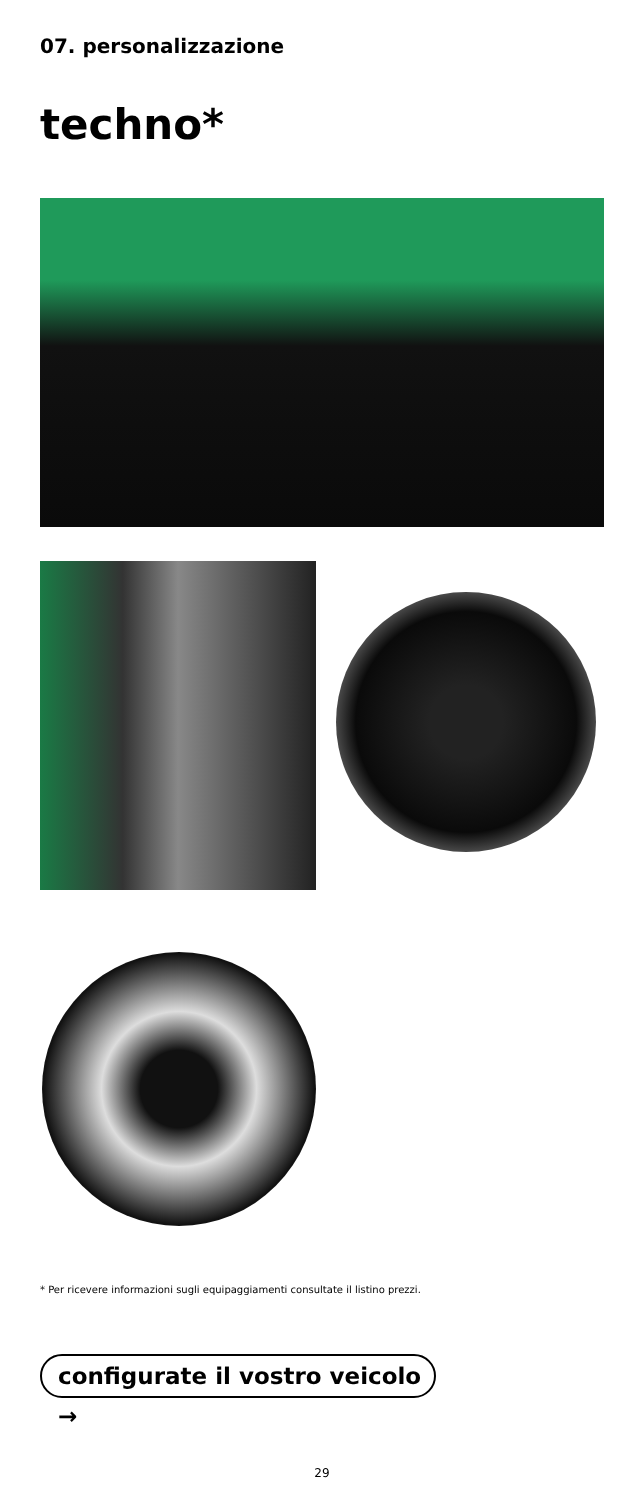07. personalizzazione
techno*
* Per ricevere informazioni sugli equipaggiamenti consultate il listino prezzi.
configurate il vostro veicolo →
29